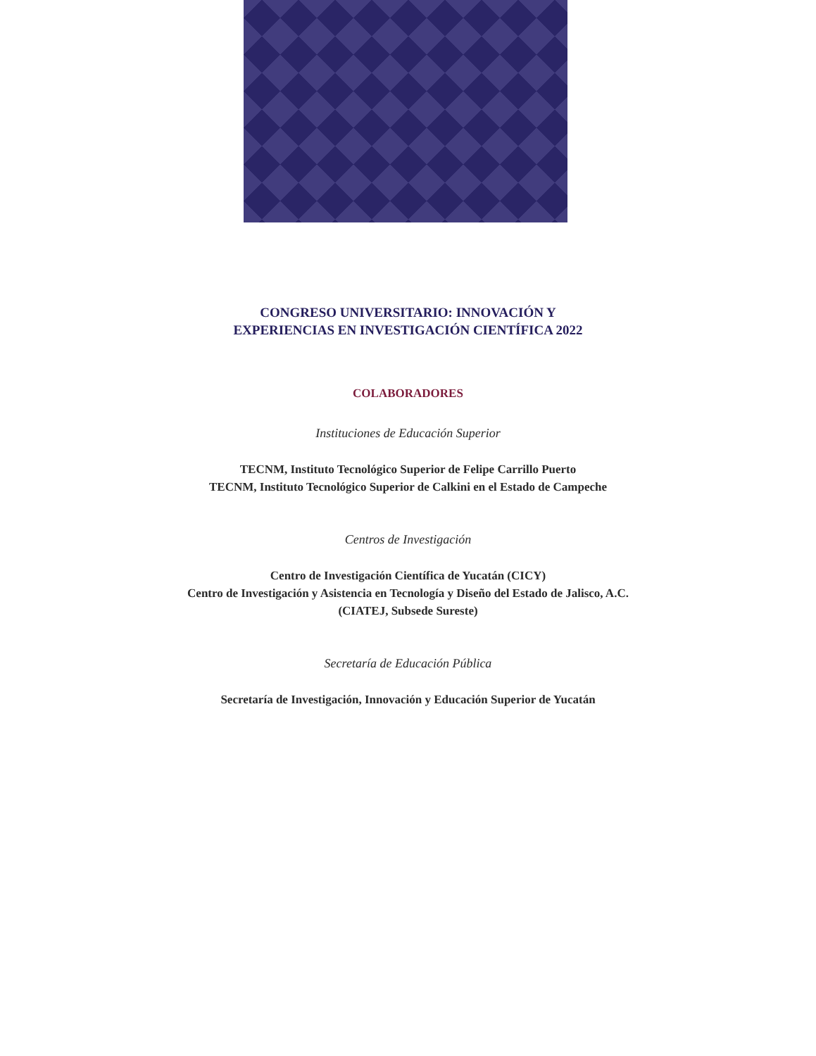CONGRESO UNIVERSITARIO: INNOVACIÓN Y
EXPERIENCIAS EN INVESTIGACIÓN CIENTÍFICA 2022
COLABORADORES
Instituciones de Educación Superior
TECNM, Instituto Tecnológico Superior de Felipe Carrillo Puerto
TECNM, Instituto Tecnológico Superior de Calkini en el Estado de Campeche
Centros de Investigación
Centro de Investigación Científica de Yucatán (CICY)
Centro de Investigación y Asistencia en Tecnología y Diseño del Estado de Jalisco, A.C.
(CIATEJ, Subsede Sureste)
Secretaría de Educación Pública
Secretaría de Investigación, Innovación y Educación Superior de Yucatán